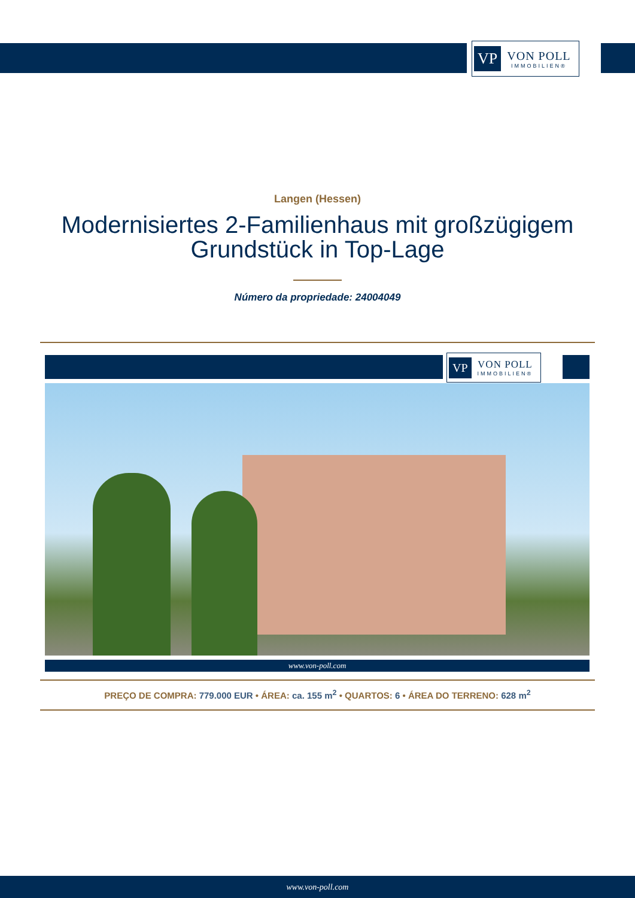VP VON POLL
IMMOBILIEN®
Langen (Hessen)
Modernisiertes 2-Familienhaus mit großzügigem
Grundstück in Top-Lage
Número da propriedade: 24004049
VP VON POLL
IMMOBILIEN®
www.von-poll.com
PREÇO DE COMPRA: 779.000 EUR • ÁREA: ca. 155 m<sup>2</sup> • QUARTOS: 6 • ÁREA DO TERRENO: 628 m<sup>2</sup>
www.von-poll.com